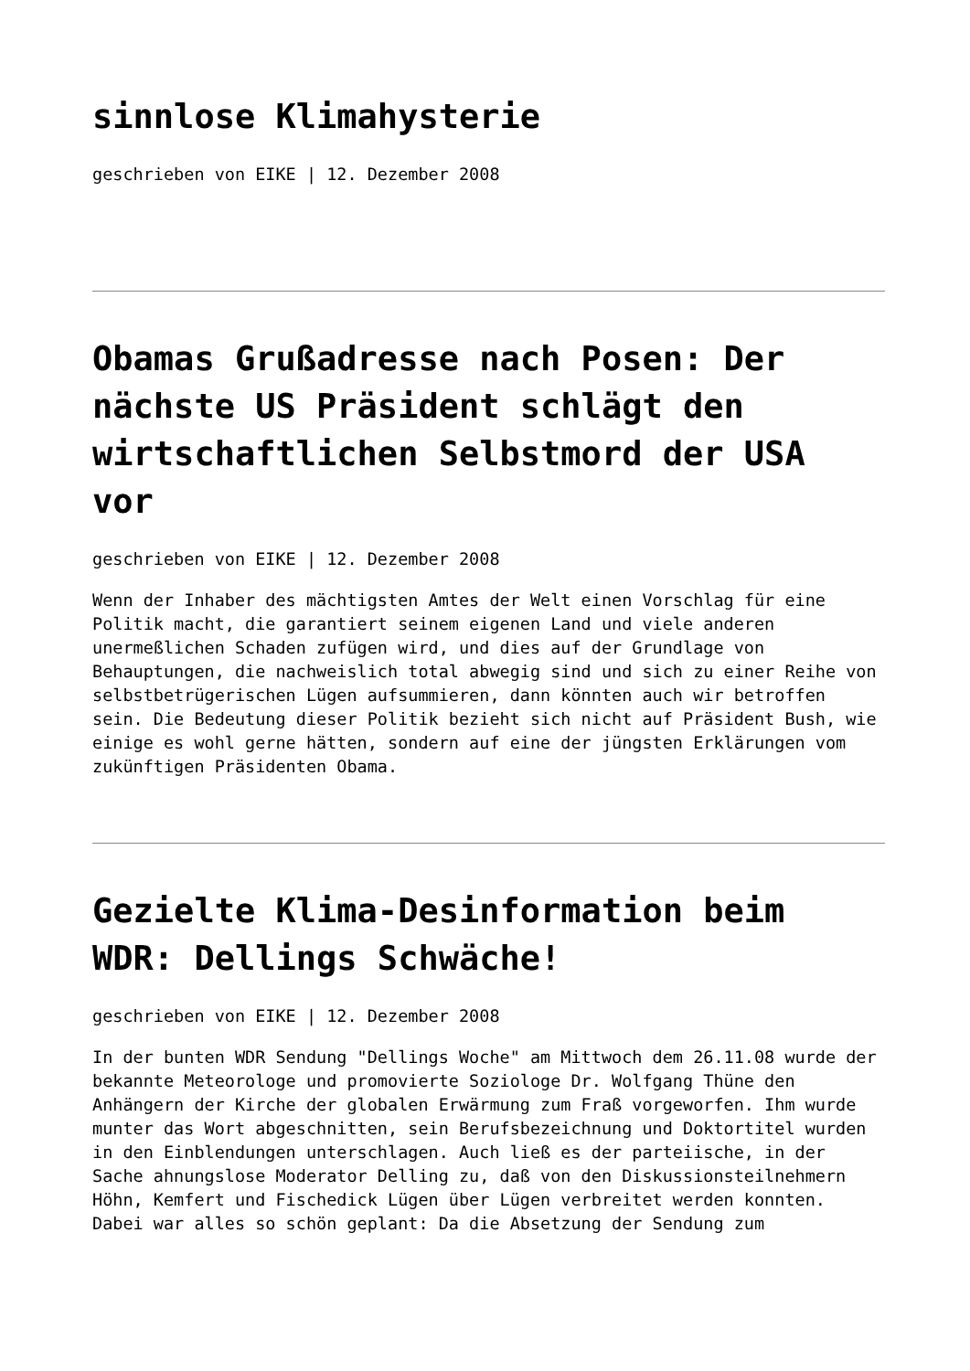sinnlose Klimahysterie
geschrieben von EIKE | 12. Dezember 2008
Obamas Grußadresse nach Posen: Der nächste US Präsident schlägt den wirtschaftlichen Selbstmord der USA vor
geschrieben von EIKE | 12. Dezember 2008
Wenn der Inhaber des mächtigsten Amtes der Welt einen Vorschlag für eine Politik macht, die garantiert seinem eigenen Land und viele anderen unermeßlichen Schaden zufügen wird, und dies auf der Grundlage von Behauptungen, die nachweislich total abwegig sind und sich zu einer Reihe von selbstbetrügerischen Lügen aufsummieren, dann könnten auch wir betroffen sein. Die Bedeutung dieser Politik bezieht sich nicht auf Präsident Bush, wie einige es wohl gerne hätten, sondern auf eine der jüngsten Erklärungen vom zukünftigen Präsidenten Obama.
Gezielte Klima-Desinformation beim WDR: Dellings Schwäche!
geschrieben von EIKE | 12. Dezember 2008
In der bunten WDR Sendung "Dellings Woche" am Mittwoch dem 26.11.08 wurde der bekannte Meteorologe und promovierte Soziologe Dr. Wolfgang Thüne den Anhängern der Kirche der globalen Erwärmung zum Fraß vorgeworfen. Ihm wurde munter das Wort abgeschnitten, sein Berufsbezeichnung und Doktortitel wurden in den Einblendungen unterschlagen. Auch ließ es der parteiische, in der Sache ahnungslose Moderator Delling zu, daß von den Diskussionsteilnehmern Höhn, Kemfert und Fischedick Lügen über Lügen verbreitet werden konnten. Dabei war alles so schön geplant: Da die Absetzung der Sendung zum